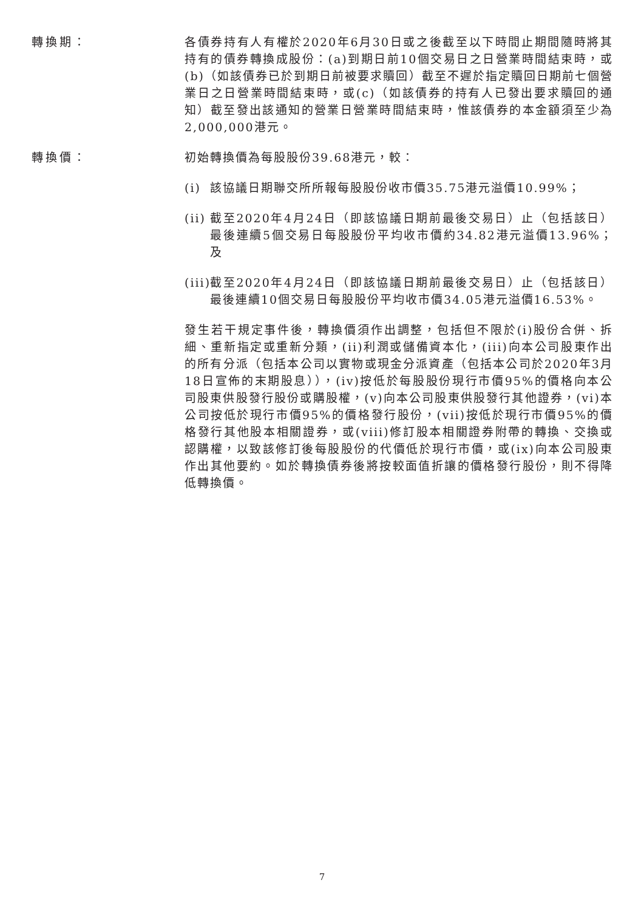轉換期： 各債券持有人有權於2020年6月30日或之後截至以下時間止期間隨時將其持有的債券轉換成股份：(a)到期日前10個交易日之日營業時間結束時，或(b)（如該債券已於到期日前被要求贖回）截至不遲於指定贖回日期前七個營業日之日營業時間結束時，或(c)（如該債券的持有人已發出要求贖回的通知）截至發出該通知的營業日營業時間結束時，惟該債券的本金額須至少為2,000,000港元。
轉換價： 初始轉換價為每股股份39.68港元，較：
(i) 該協議日期聯交所所報每股股份收市價35.75港元溢價10.99%；
(ii)
截至2020年4月24日（即該協議日期前最後交易日）止（包括該日）最後連續5個交易日每股股份平均收市價約34.82港元溢價13.96%；及
(iii)
截至2020年4月24日（即該協議日期前最後交易日）止（包括該日）最後連續10個交易日每股股份平均收市價34.05港元溢價16.53%。
發生若干規定事件後，轉換價須作出調整，包括但不限於(i)股份合併、拆細、重新指定或重新分類，(ii)利潤或儲備資本化，(iii)向本公司股東作出的所有分派（包括本公司以實物或現金分派資產（包括本公司於2020年3月18日宣佈的末期股息）），(iv)按低於每股股份現行市價95%的價格向本公司股東供股發行股份或購股權，(v)向本公司股東供股發行其他證券，(vi)本公司按低於現行市價95%的價格發行股份，(vii)按低於現行市價95%的價格發行其他股本相關證券，或(viii)修訂股本相關證券附帶的轉換、交換或認購權，以致該修訂後每股股份的代價低於現行市價，或(ix)向本公司股東作出其他要約。如於轉換債券後將按較面值折讓的價格發行股份，則不得降低轉換價。
7